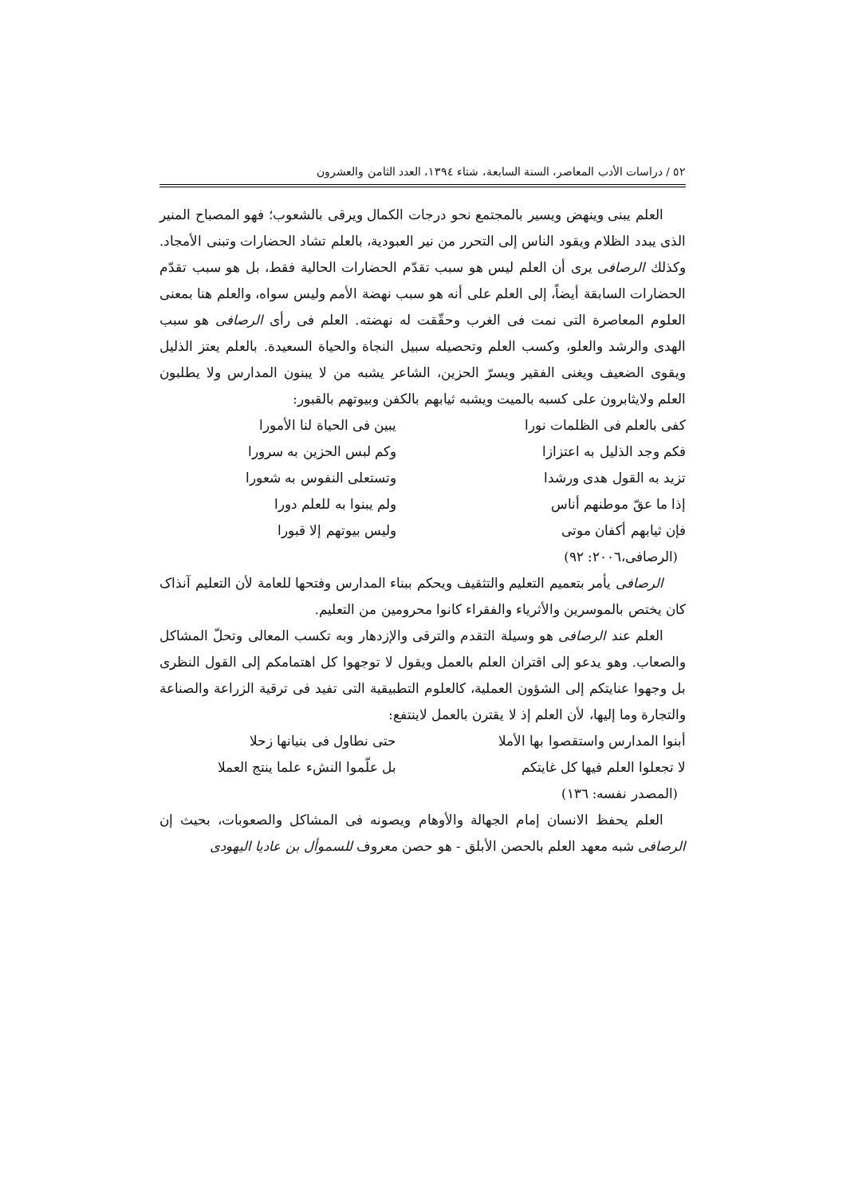٥٢ / دراسات الأدب المعاصر، السنة السابعة، شتاء ١٣٩٤، العدد الثامن والعشرون
العلم يبنی وينهض ويسير بالمجتمع نحو درجات الكمال ويرقی بالشعوب؛ فهو المصباح المنير الذی يبدد الظلام ويقود الناس إلی التحرر من نير العبودية، بالعلم تشاد الحضارات وتبنی الأمجاد. وكذلك الرصافی يری أن العلم ليس هو سبب تقدّم الحضارات الحالية فقط، بل هو سبب تقدّم الحضارات السابقة أيضاً، إلی العلم علی أنه هو سبب نهضة الأمم وليس سواه، والعلم هنا بمعنی العلوم المعاصرة التی نمت فی الغرب وحقّقت له نهضته. العلم فی رأی الرصافی هو سبب الهدی والرشد والعلو، وكسب العلم وتحصيله سبيل النجاة والحياة السعيدة. بالعلم يعتز الذليل ويقوی الضعيف ويغنی الفقير ويسرّ الحزين، الشاعر يشبه من لا يبنون المدارس ولا يطلبون العلم ولايثابرون علی كسبه بالميت ويشبه ثيابهم بالكفن وبيوتهم بالقبور:
كفی بالعلم فی الظلمات نورا يبين فی الحياة لنا الأمورا
فكم وجد الذليل به اعتزازا وكم لبس الحزين به سرورا
تزيد به القول هدی ورشدا وتستعلی النفوس به شعورا
إذا ما عقّ موطنهم أناس ولم يبنوا به للعلم دورا
فإن ثيابهم أكفان موتی وليس بيوتهم إلا قبورا
(الرصافی،٢٠٠٦: ٩٢)
الرصافی يأمر بتعميم التعليم والتثقيف ويحكم ببناء المدارس وفتحها للعامة لأن التعليم آنذاک كان يختص بالموسرين والأثرياء والفقراء كانوا محرومين من التعليم.
العلم عند الرصافی هو وسيلة التقدم والترقی والإزدهار وبه تكسب المعالی وتحلّ المشاكل والصعاب. وهو يدعو إلی اقتران العلم بالعمل ويقول لا توجهوا كل اهتمامكم إلی القول النظری بل وجهوا عنايتكم إلی الشؤون العملية، كالعلوم التطبيقية التی تفيد فی ترقية الزراعة والصناعة والتجارة وما إليها، لأن العلم إذ لا يقترن بالعمل لاينتفع:
أبنوا المدارس واستقصوا بها الأملا حتی نطاول فی بنيانها زحلا
لا تجعلوا العلم فيها كل غايتكم بل علّموا النشء علما ينتج العملا
(المصدر نفسه: ١٣٦)
العلم يحفظ الانسان إمام الجهالة والأوهام ويصونه فی المشاكل والصعوبات، بحيث إن الرصافی شبه معهد العلم بالحصن الأبلق - هو حصن معروف للسموأل بن عاديا اليهودی